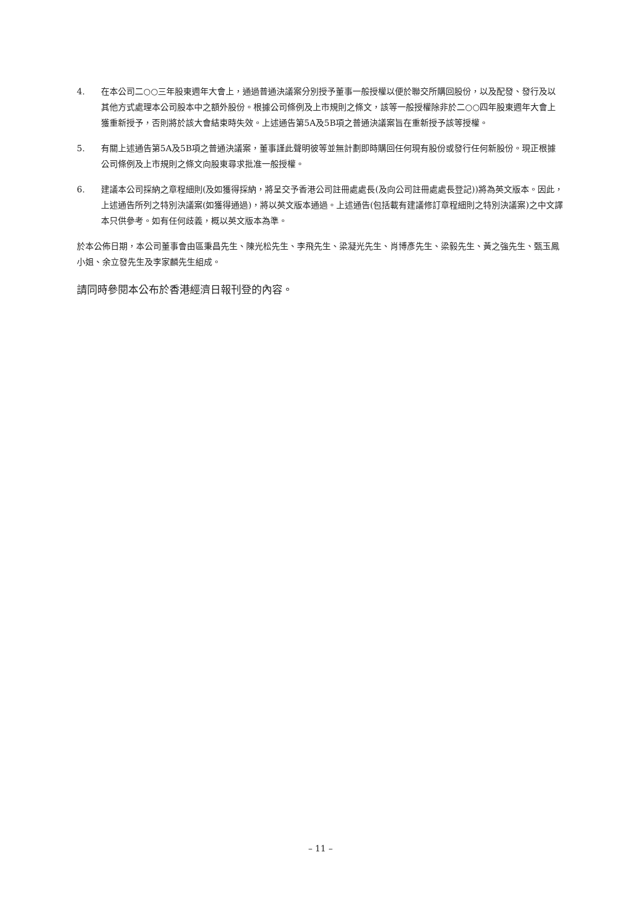4. 在本公司二○○三年股東週年大會上，通過普通決議案分別授予董事一般授權以便於聯交所購回股份，以及配發、發行及以其他方式處理本公司股本中之額外股份。根據公司條例及上市規則之條文，該等一般授權除非於二○○四年股東週年大會上獲重新授予，否則將於該大會結束時失效。上述通告第5A及5B項之普通決議案旨在重新授予該等授權。
5. 有關上述通告第5A及5B項之普通決議案，董事謹此聲明彼等並無計劃即時購回任何現有股份或發行任何新股份。現正根據公司條例及上市規則之條文向股東尋求批准一般授權。
6. 建議本公司採納之章程細則(及如獲得採納，將呈交予香港公司註冊處處長(及向公司註冊處處長登記))將為英文版本。因此，上述通告所列之特別決議案(如獲得通過)，將以英文版本通過。上述通告(包括載有建議修訂章程細則之特別決議案)之中文譯本只供參考。如有任何歧義，概以英文版本為準。
於本公佈日期，本公司董事會由區秉昌先生、陳光松先生、李飛先生、梁凝光先生、肖博彥先生、梁毅先生、黃之強先生、甄玉鳳小姐、余立發先生及李家麟先生組成。
請同時參閱本公布於香港經濟日報刊登的內容。
– 11 –